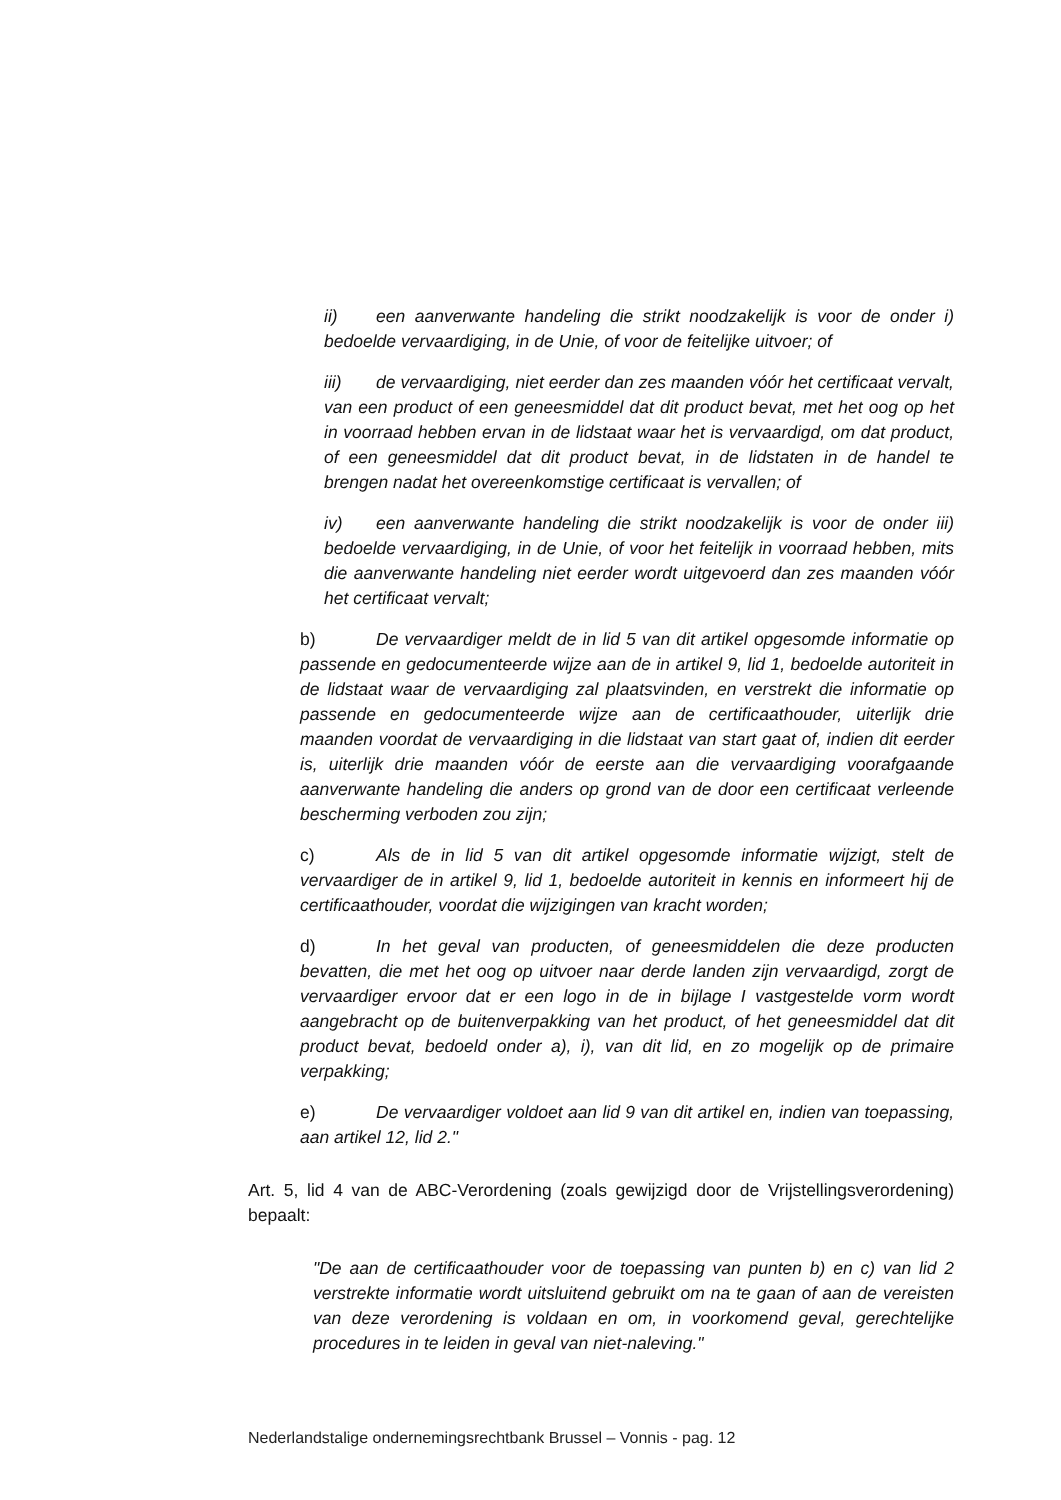ii) een aanverwante handeling die strikt noodzakelijk is voor de onder i) bedoelde vervaardiging, in de Unie, of voor de feitelijke uitvoer; of
iii) de vervaardiging, niet eerder dan zes maanden vóór het certificaat vervalt, van een product of een geneesmiddel dat dit product bevat, met het oog op het in voorraad hebben ervan in de lidstaat waar het is vervaardigd, om dat product, of een geneesmiddel dat dit product bevat, in de lidstaten in de handel te brengen nadat het overeenkomstige certificaat is vervallen; of
iv) een aanverwante handeling die strikt noodzakelijk is voor de onder iii) bedoelde vervaardiging, in de Unie, of voor het feitelijk in voorraad hebben, mits die aanverwante handeling niet eerder wordt uitgevoerd dan zes maanden vóór het certificaat vervalt;
b) De vervaardiger meldt de in lid 5 van dit artikel opgesomde informatie op passende en gedocumenteerde wijze aan de in artikel 9, lid 1, bedoelde autoriteit in de lidstaat waar de vervaardiging zal plaatsvinden, en verstrekt die informatie op passende en gedocumenteerde wijze aan de certificaathouder, uiterlijk drie maanden voordat de vervaardiging in die lidstaat van start gaat of, indien dit eerder is, uiterlijk drie maanden vóór de eerste aan die vervaardiging voorafgaande aanverwante handeling die anders op grond van de door een certificaat verleende bescherming verboden zou zijn;
c) Als de in lid 5 van dit artikel opgesomde informatie wijzigt, stelt de vervaardiger de in artikel 9, lid 1, bedoelde autoriteit in kennis en informeert hij de certificaathouder, voordat die wijzigingen van kracht worden;
d) In het geval van producten, of geneesmiddelen die deze producten bevatten, die met het oog op uitvoer naar derde landen zijn vervaardigd, zorgt de vervaardiger ervoor dat er een logo in de in bijlage I vastgestelde vorm wordt aangebracht op de buitenverpakking van het product, of het geneesmiddel dat dit product bevat, bedoeld onder a), i), van dit lid, en zo mogelijk op de primaire verpakking;
e) De vervaardiger voldoet aan lid 9 van dit artikel en, indien van toepassing, aan artikel 12, lid 2."
Art. 5, lid 4 van de ABC-Verordening (zoals gewijzigd door de Vrijstellingsverordening) bepaalt:
"De aan de certificaathouder voor de toepassing van punten b) en c) van lid 2 verstrekte informatie wordt uitsluitend gebruikt om na te gaan of aan de vereisten van deze verordening is voldaan en om, in voorkomend geval, gerechtelijke procedures in te leiden in geval van niet-naleving."
Nederlandstalige ondernemingsrechtbank Brussel – Vonnis - pag. 12